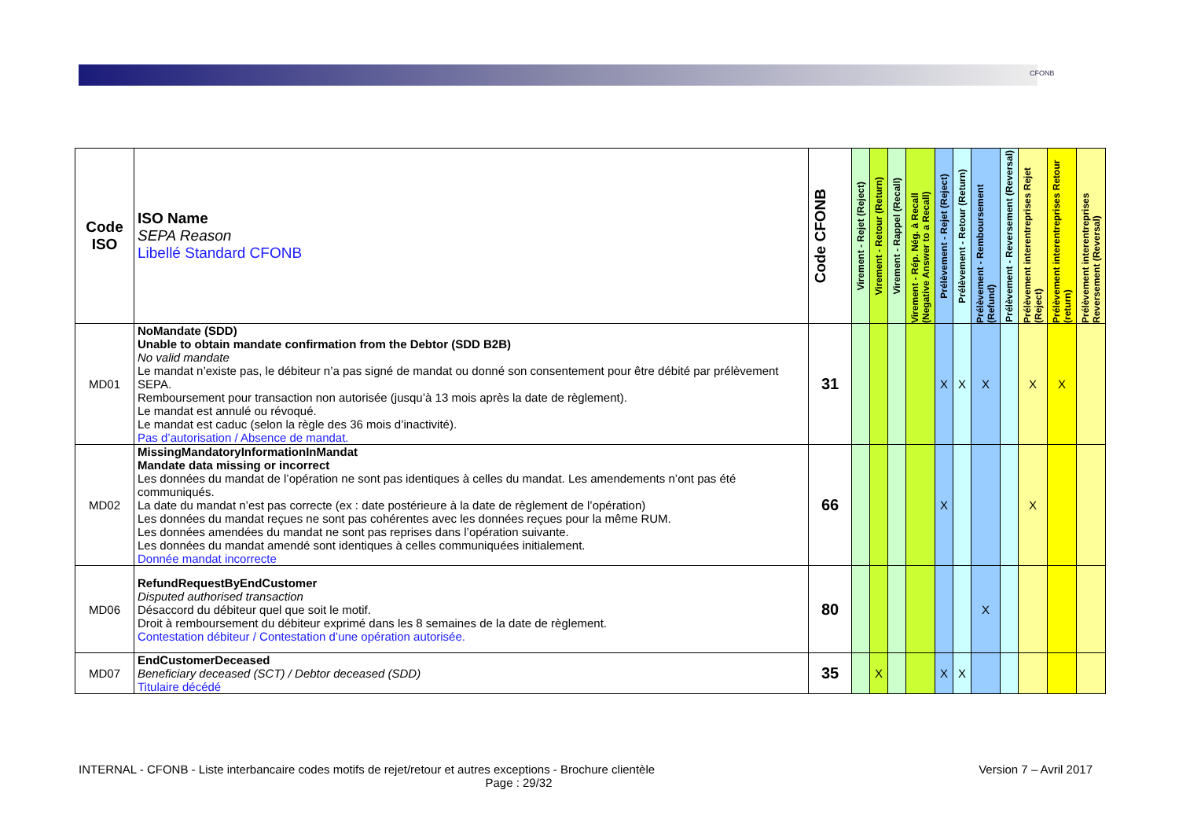CFONB
| Code ISO | ISO Name SEPA Reason Libellé Standard CFONB | Code CFONB | Virement - Rejet (Reject) | Virement - Retour (Return) | Virement - Rappel (Recall) | Virement - Rép. Nég. à Recall (Negative Answer to a Recall) | Prélèvement - Rejet (Reject) | Prélèvement - Retour (Return) | Prélèvement - Remboursement (Refund) | Prélèvement - Reversement (Reversal) | Prélèvement interentreprises Rejet (Reject) | Prélèvement interentreprises Retour (return) | Prélèvement interentreprises Reversement (Reversal) |
| --- | --- | --- | --- | --- | --- | --- | --- | --- | --- | --- | --- | --- | --- |
| MD01 | NoMandate (SDD) Unable to obtain mandate confirmation from the Debtor (SDD B2B) No valid mandate Le mandat n’existe pas, le débiteur n’a pas signé de mandat ou donné son consentement pour être débité par prélèvement SEPA. Remboursement pour transaction non autorisée (jusqu’à 13 mois après la date de règlement). Le mandat est annulé ou révoqué. Le mandat est caduc (selon la règle des 36 mois d’inactivité). Pas d’autorisation / Absence de mandat. | 31 | | | | | X | X | X | | X | X | |
| MD02 | MissingMandatoryInformationInMandat Mandate data missing or incorrect Les données du mandat de l’opération ne sont pas identiques à celles du mandat. Les amendements n’ont pas été communiqués. La date du mandat n’est pas correcte (ex : date postérieure à la date de règlement de l’opération) Les données du mandat reçues ne sont pas cohérentes avec les données reçues pour la même RUM. Les données amendées du mandat ne sont pas reprises dans l’opération suivante. Les données du mandat amendé sont identiques à celles communiquées initialement. Donnée mandat incorrecte | 66 | | | | | X | | | | X | | |
| MD06 | RefundRequestByEndCustomer Disputed authorised transaction Désaccord du débiteur quel que soit le motif. Droit à remboursement du débiteur exprimé dans les 8 semaines de la date de règlement. Contestation débiteur / Contestation d’une opération autorisée. | 80 | | | | | | | X | | | | |
| MD07 | EndCustomerDeceased Beneficiary deceased (SCT) / Debtor deceased (SDD) Titulaire décédé | 35 | | X | | | X | X | | | | | |
INTERNAL - CFONB - Liste interbancaire codes motifs de rejet/retour et autres exceptions - Brochure clientèle Version 7 – Avril 2017
Page : 29/32